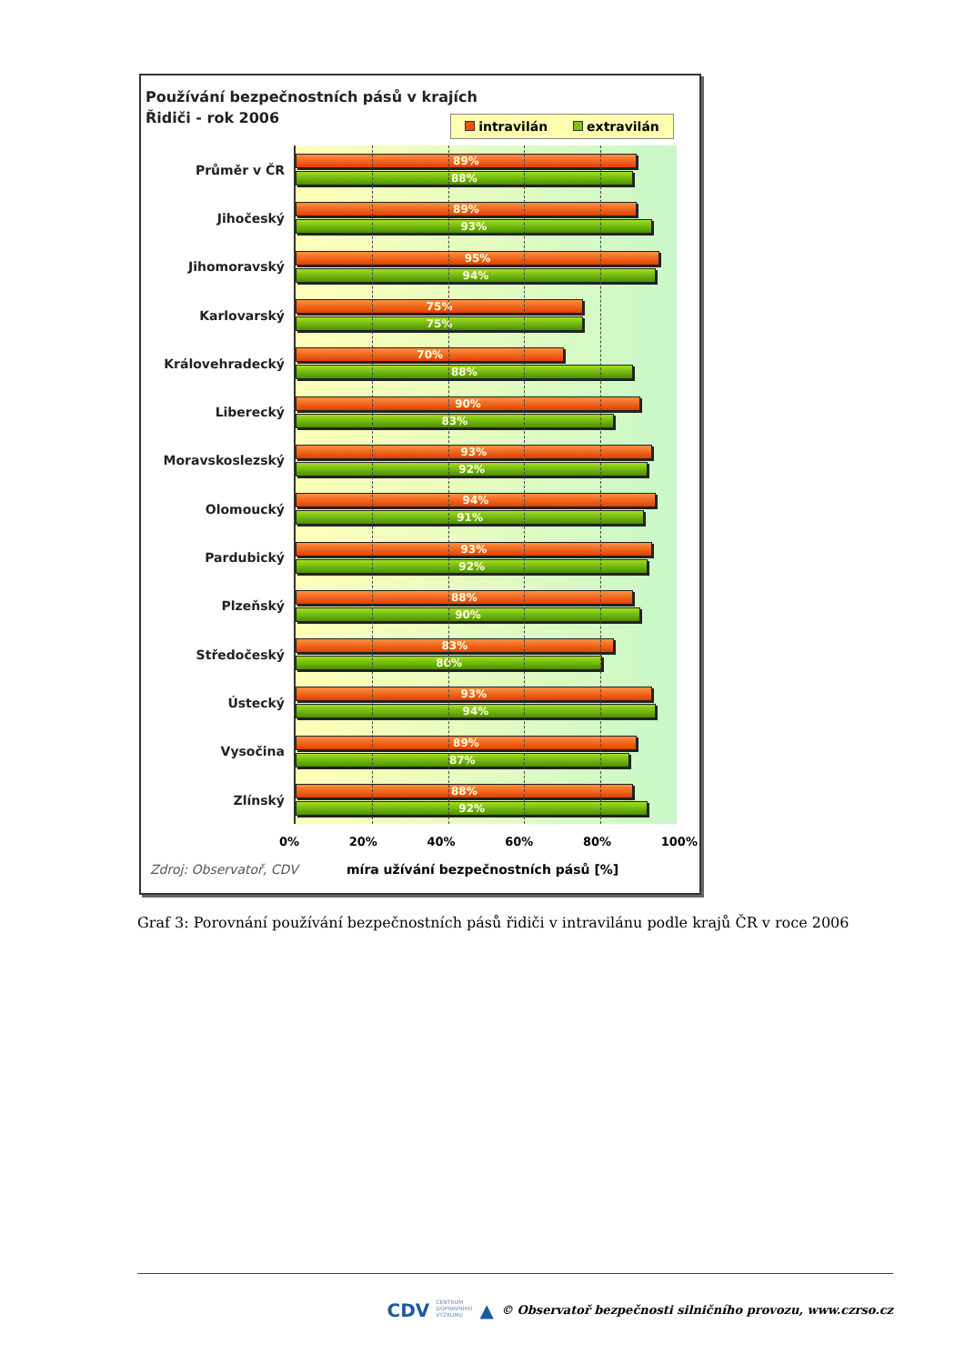Používání bezpečnostních pásů v krajích
Řidiči - rok 2006
intravilán extravilán
Průměr v ČR
89%
88%
Jihočeský
89%
93%
Jihomoravský
95%
94%
Karlovarský
75%
75%
Královehradecký
70%
88%
Liberecký
90%
83%
Moravskoslezský
93%
92%
Olomoucký
94%
91%
Pardubický
93%
92%
Plzeňský
88%
90%
Středočeský
83%
80%
Ústecký
93%
94%
Vysočina
89%
87%
Zlínský
88%
92%
0% 20% 40% 60% 80% 100%
Zdroj: Observatoř, CDV
míra užívání bezpečnostních pásů [%]
Graf 3: Porovnání používání bezpečnostních pásů řidiči v intravilánu podle krajů ČR v roce 2006
CDV CENTRUM
DOPRAVNÍHO
VÝZKUMU ▲ © Observatoř bezpečnosti silničního provozu, www.czrso.cz